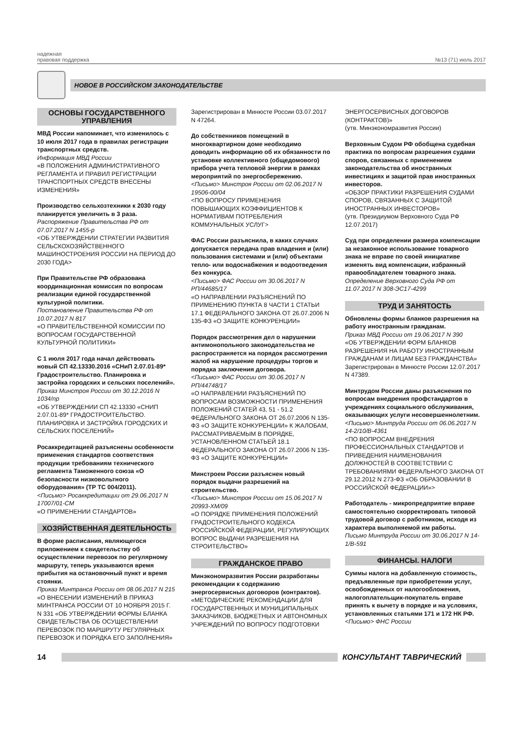надежная
правовая поддержка
№13 (71) июль 2017
НОВОЕ В РОССИЙСКОМ ЗАКОНОДАТЕЛЬСТВЕ
ОСНОВЫ ГОСУДАРСТВЕННОГО УПРАВЛЕНИЯ
МВД России напоминает, что изменилось с 10 июля 2017 года в правилах регистрации транспортных средств.
Информация МВД России
«В ПОЛОЖЕНИЯ АДМИНИСТРАТИВНОГО РЕГЛАМЕНТА И ПРАВИЛ РЕГИСТРАЦИИ ТРАНСПОРТНЫХ СРЕДСТВ ВНЕСЕНЫ ИЗМЕНЕНИЯ»
Производство сельхозтехники к 2030 году планируется увеличить в 3 раза.
Распоряжение Правительства РФ от 07.07.2017 N 1455-р
<ОБ УТВЕРЖДЕНИИ СТРАТЕГИИ РАЗВИТИЯ СЕЛЬСКОХОЗЯЙСТВЕННОГО МАШИНОСТРОЕНИЯ РОССИИ НА ПЕРИОД ДО 2030 ГОДА>
При Правительстве РФ образована координационная комиссия по вопросам реализации единой государственной культурной политики.
Постановление Правительства РФ от 10.07.2017 N 817
«О ПРАВИТЕЛЬСТВЕННОЙ КОМИССИИ ПО ВОПРОСАМ ГОСУДАРСТВЕННОЙ КУЛЬТУРНОЙ ПОЛИТИКИ»
С 1 июля 2017 года начал действовать новый СП 42.13330.2016 «СНиП 2.07.01-89* Градостроительство. Планировка и застройка городских и сельских поселений».
Приказ Минстроя России от 30.12.2016 N 1034/пр
«ОБ УТВЕРЖДЕНИИ СП 42.13330 «СНИП 2.07.01-89* ГРАДОСТРОИТЕЛЬСТВО. ПЛАНИРОВКА И ЗАСТРОЙКА ГОРОДСКИХ И СЕЛЬСКИХ ПОСЕЛЕНИЙ»
Росаккредитацией разъяснены особенности применения стандартов соответствия продукции требованиям технического регламента Таможенного союза «О безопасности низковольтного оборудования» (ТР ТС 004/2011).
<Письмо> Росаккредитации от 29.06.2017 N 17007/01-СМ
«О ПРИМЕНЕНИИ СТАНДАРТОВ»
ХОЗЯЙСТВЕННАЯ ДЕЯТЕЛЬНОСТЬ
В форме расписания, являющегося приложением к свидетельству об осуществлении перевозок по регулярному маршруту, теперь указываются время прибытия на остановочный пункт и время стоянки.
Приказ Минтранса России от 08.06.2017 N 215
«О ВНЕСЕНИИ ИЗМЕНЕНИЙ В ПРИКАЗ МИНТРАНСА РОССИИ ОТ 10 НОЯБРЯ 2015 Г. N 331 «ОБ УТВЕРЖДЕНИИ ФОРМЫ БЛАНКА СВИДЕТЕЛЬСТВА ОБ ОСУЩЕСТВЛЕНИИ ПЕРЕВОЗОК ПО МАРШРУТУ РЕГУЛЯРНЫХ ПЕРЕВОЗОК И ПОРЯДКА ЕГО ЗАПОЛНЕНИЯ»
Зарегистрирован в Минюсте России 03.07.2017 N 47264.
До собственников помещений в многоквартирном доме необходимо доводить информацию об их обязанности по установке коллективного (общедомового) прибора учета тепловой энергии в рамках мероприятий по энергосбережению.
<Письмо> Минстроя России от 02.06.2017 N 19506-00/04
<ПО ВОПРОСУ ПРИМЕНЕНИЯ ПОВЫШАЮЩИХ КОЭФФИЦИЕНТОВ К НОРМАТИВАМ ПОТРЕБЛЕНИЯ КОММУНАЛЬНЫХ УСЛУГ>
ФАС России разъяснила, в каких случаях допускается передача прав владения и (или) пользования системами и (или) объектами тепло- или водоснабжения и водоотведения без конкурса.
<Письмо> ФАС России от 30.06.2017 N РП/44685/17
«О НАПРАВЛЕНИИ РАЗЪЯСНЕНИЙ ПО ПРИМЕНЕНИЮ ПУНКТА 8 ЧАСТИ 1 СТАТЬИ 17.1 ФЕДЕРАЛЬНОГО ЗАКОНА ОТ 26.07.2006 N 135-ФЗ «О ЗАЩИТЕ КОНКУРЕНЦИИ»
Порядок рассмотрения дел о нарушении антимонопольного законодательства не распространяется на порядок рассмотрения жалоб на нарушение процедуры торгов и порядка заключения договора.
<Письмо> ФАС России от 30.06.2017 N РП/44748/17
«О НАПРАВЛЕНИИ РАЗЪЯСНЕНИЙ ПО ВОПРОСАМ ВОЗМОЖНОСТИ ПРИМЕНЕНИЯ ПОЛОЖЕНИЙ СТАТЕЙ 43, 51 - 51.2 ФЕДЕРАЛЬНОГО ЗАКОНА ОТ 26.07.2006 N 135-ФЗ «О ЗАЩИТЕ КОНКУРЕНЦИИ» К ЖАЛОБАМ, РАССМАТРИВАЕМЫМ В ПОРЯДКЕ, УСТАНОВЛЕННОМ СТАТЬЕЙ 18.1 ФЕДЕРАЛЬНОГО ЗАКОНА ОТ 26.07.2006 N 135-ФЗ «О ЗАЩИТЕ КОНКУРЕНЦИИ»
Минстроем России разъяснен новый порядок выдачи разрешений на строительство.
<Письмо> Минстроя России от 15.06.2017 N 20993-ХМ/09
«О ПОРЯДКЕ ПРИМЕНЕНИЯ ПОЛОЖЕНИЙ ГРАДОСТРОИТЕЛЬНОГО КОДЕКСА РОССИЙСКОЙ ФЕДЕРАЦИИ, РЕГУЛИРУЮЩИХ ВОПРОС ВЫДАЧИ РАЗРЕШЕНИЯ НА СТРОИТЕЛЬСТВО»
ГРАЖДАНСКОЕ ПРАВО
Минэкономразвития России разработаны рекомендации к содержанию энергосервисных договоров (контрактов).
«МЕТОДИЧЕСКИЕ РЕКОМЕНДАЦИИ ДЛЯ ГОСУДАРСТВЕННЫХ И МУНИЦИПАЛЬНЫХ ЗАКАЗЧИКОВ, БЮДЖЕТНЫХ И АВТОНОМНЫХ УЧРЕЖДЕНИЙ ПО ВОПРОСУ ПОДГОТОВКИ
ЭНЕРГОСЕРВИСНЫХ ДОГОВОРОВ (КОНТРАКТОВ)»
(утв. Минэкономразвития России)
Верховным Судом РФ обобщена судебная практика по вопросам разрешения судами споров, связанных с применением законодательства об иностранных инвестициях и защитой прав иностранных инвесторов.
«ОБЗОР ПРАКТИКИ РАЗРЕШЕНИЯ СУДАМИ СПОРОВ, СВЯЗАННЫХ С ЗАЩИТОЙ ИНОСТРАННЫХ ИНВЕСТОРОВ»
(утв. Президиумом Верховного Суда РФ 12.07.2017)
Суд при определении размера компенсации за незаконное использование товарного знака не вправе по своей инициативе изменять вид компенсации, избранный правообладателем товарного знака.
Определение Верховного Суда РФ от 11.07.2017 N 308-ЭС17-4299
ТРУД И ЗАНЯТОСТЬ
Обновлены формы бланков разрешения на работу иностранным гражданам.
Приказ МВД России от 19.06.2017 N 390
«ОБ УТВЕРЖДЕНИИ ФОРМ БЛАНКОВ РАЗРЕШЕНИЯ НА РАБОТУ ИНОСТРАННЫМ ГРАЖДАНАМ И ЛИЦАМ БЕЗ ГРАЖДАНСТВА»
Зарегистрирован в Минюсте России 12.07.2017 N 47389.
Минтрудом России даны разъяснения по вопросам внедрения профстандартов в учреждениях социального обслуживания, оказывающих услуги несовершеннолетним.
<Письмо> Минтруда России от 06.06.2017 N 14-2/10/В-4361
<ПО ВОПРОСАМ ВНЕДРЕНИЯ ПРОФЕССИОНАЛЬНЫХ СТАНДАРТОВ И ПРИВЕДЕНИЯ НАИМЕНОВАНИЯ ДОЛЖНОСТЕЙ В СООТВЕТСТВИИ С ТРЕБОВАНИЯМИ ФЕДЕРАЛЬНОГО ЗАКОНА ОТ 29.12.2012 N 273-ФЗ «ОБ ОБРАЗОВАНИИ В РОССИЙСКОЙ ФЕДЕРАЦИИ»>
Работодатель - микропредприятие вправе самостоятельно скорректировать типовой трудовой договор с работником, исходя из характера выполняемой им работы.
Письмо Минтруда России от 30.06.2017 N 14-1/В-591
ФИНАНСЫ. НАЛОГИ
Суммы налога на добавленную стоимость, предъявленные при приобретении услуг, освобожденных от налогообложения, налогоплательщик-покупатель вправе принять к вычету в порядке и на условиях, установленных статьями 171 и 172 НК РФ.
<Письмо> ФНС России
14 КОНСУЛЬТАНТ ТАВРИЧЕСКИЙ